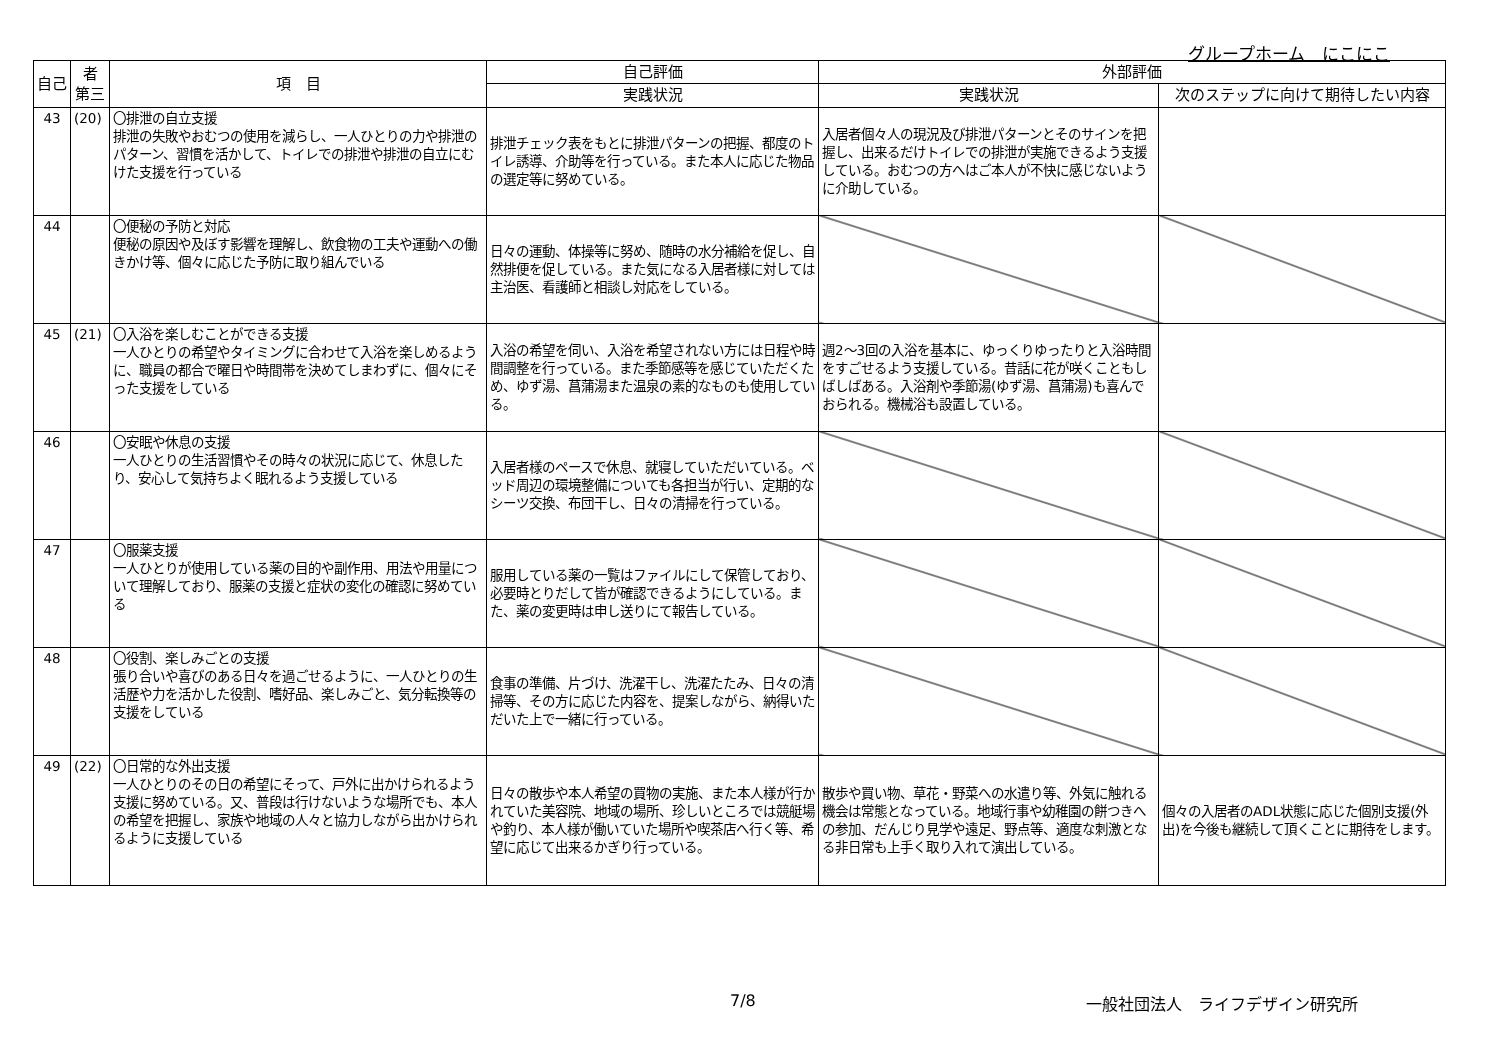グループホーム　にこにこ
| 自己 | 者 第三 | 項 目 | 自己評価 | 外部評価 | |
| --- | --- | --- | --- | --- | --- |
| | | | 実践状況 | 実践状況 | 次のステップに向けて期待したい内容 |
| 43 | (20) | 〇排泄の自立支援 排泄の失敗やおむつの使用を減らし、一人ひとりの力や排泄のパターン、習慣を活かして、トイレでの排泄や排泄の自立にむけた支援を行っている | 排泄チェック表をもとに排泄パターンの把握、都度のトイレ誘導、介助等を行っている。また本人に応じた物品の選定等に努めている。 | 入居者個々人の現況及び排泄パターンとそのサインを把握し、出来るだけトイレでの排泄が実施できるよう支援している。おむつの方へはご本人が不快に感じないように介助している。 | |
| 44 | | 〇便秘の予防と対応 便秘の原因や及ぼす影響を理解し、飲食物の工夫や運動への働きかけ等、個々に応じた予防に取り組んでいる | 日々の運動、体操等に努め、随時の水分補給を促し、自然排便を促している。また気になる入居者様に対しては主治医、看護師と相談し対応をしている。 | | |
| 45 | (21) | 〇入浴を楽しむことができる支援 一人ひとりの希望やタイミングに合わせて入浴を楽しめるように、職員の都合で曜日や時間帯を決めてしまわずに、個々にそった支援をしている | 入浴の希望を伺い、入浴を希望されない方には日程や時間調整を行っている。また季節感等を感じていただくため、ゆず湯、菖蒲湯また温泉の素的なものも使用している。 | 週2～3回の入浴を基本に、ゆっくりゆったりと入浴時間をすごせるよう支援している。昔話に花が咲くこともしばしばある。入浴剤や季節湯(ゆず湯、菖蒲湯)も喜んでおられる。機械浴も設置している。 | |
| 46 | | 〇安眠や休息の支援 一人ひとりの生活習慣やその時々の状況に応じて、休息したり、安心して気持ちよく眠れるよう支援している | 入居者様のペースで休息、就寝していただいている。ベッド周辺の環境整備についても各担当が行い、定期的なシーツ交換、布団干し、日々の清掃を行っている。 | | |
| 47 | | 〇服薬支援 一人ひとりが使用している薬の目的や副作用、用法や用量について理解しており、服薬の支援と症状の変化の確認に努めている | 服用している薬の一覧はファイルにして保管しており、必要時とりだして皆が確認できるようにしている。また、薬の変更時は申し送りにて報告している。 | | |
| 48 | | 〇役割、楽しみごとの支援 張り合いや喜びのある日々を過ごせるように、一人ひとりの生活歴や力を活かした役割、嗜好品、楽しみごと、気分転換等の支援をしている | 食事の準備、片づけ、洗濯干し、洗濯たたみ、日々の清掃等、その方に応じた内容を、提案しながら、納得いただいた上で一緒に行っている。 | | |
| 49 | (22) | 〇日常的な外出支援 一人ひとりのその日の希望にそって、戸外に出かけられるよう支援に努めている。又、普段は行けないような場所でも、本人の希望を把握し、家族や地域の人々と協力しながら出かけられるように支援している | 日々の散歩や本人希望の買物の実施、また本人様が行かれていた美容院、地域の場所、珍しいところでは競艇場や釣り、本人様が働いていた場所や喫茶店へ行く等、希望に応じて出来るかぎり行っている。 | 散歩や買い物、草花・野菜への水遣り等、外気に触れる機会は常態となっている。地域行事や幼稚園の餅つきへの参加、だんじり見学や遠足、野点等、適度な刺激となる非日常も上手く取り入れて演出している。 | 個々の入居者のADL状態に応じた個別支援(外出)を今後も継続して頂くことに期待をします。 |
7/8 一般社団法人　ライフデザイン研究所